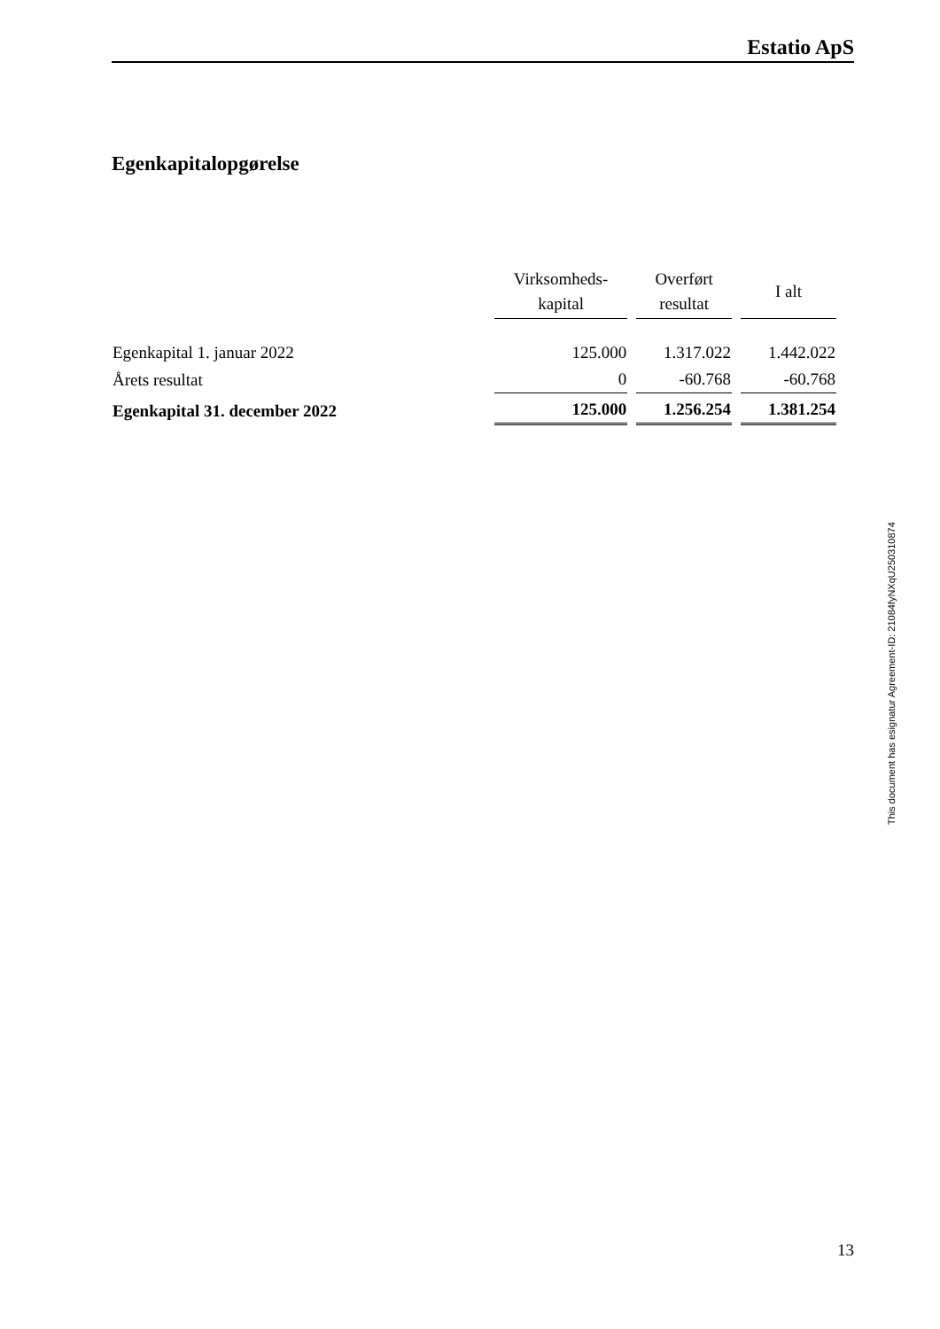Estatio ApS
Egenkapitalopgørelse
| | Virksomheds- kapital | Overført resultat | I alt |
| --- | --- | --- | --- |
| Egenkapital 1. januar 2022 | 125.000 | 1.317.022 | 1.442.022 |
| Årets resultat | 0 | -60.768 | -60.768 |
| Egenkapital 31. december 2022 | 125.000 | 1.256.254 | 1.381.254 |
This document has esignatur Agreement-ID: 21084fyNXqU250310874
13